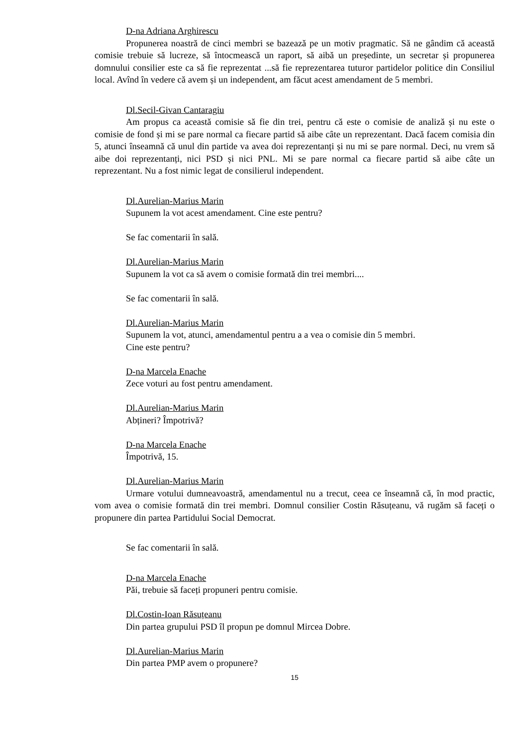D-na Adriana Arghirescu
Propunerea noastră de cinci membri se bazează pe un motiv pragmatic. Să ne gândim că această comisie trebuie să lucreze, să întocmească un raport, să aibă un președinte, un secretar și propunerea domnului consilier este ca să fie reprezentat ...să fie reprezentarea tuturor partidelor politice din Consiliul local. Avînd în vedere că avem și un independent, am făcut acest amendament de 5 membri.
Dl.Secil-Givan Cantaragiu
Am propus ca această comisie să fie din trei, pentru că este o comisie de analiză și nu este o comisie de fond și mi se pare normal ca fiecare partid să aibe câte un reprezentant. Dacă facem comisia din 5, atunci înseamnă că unul din partide va avea doi reprezentanți și nu mi se pare normal. Deci, nu vrem să aibe doi reprezentanți, nici PSD și nici PNL. Mi se pare normal ca fiecare partid să aibe câte un reprezentant. Nu a fost nimic legat de consilierul independent.
Dl.Aurelian-Marius Marin
Supunem la vot acest amendament. Cine este pentru?
Se fac comentarii în sală.
Dl.Aurelian-Marius Marin
Supunem la vot ca să avem o comisie formată din trei membri....
Se fac comentarii în sală.
Dl.Aurelian-Marius Marin
Supunem la vot, atunci, amendamentul pentru a a vea o comisie din 5 membri.
Cine este pentru?
D-na Marcela Enache
Zece voturi au fost pentru amendament.
Dl.Aurelian-Marius Marin
Abțineri? Împotrivă?
D-na Marcela Enache
Împotrivă, 15.
Dl.Aurelian-Marius Marin
Urmare votului dumneavoastră, amendamentul nu a trecut, ceea ce înseamnă că, în mod practic, vom avea o comisie formată din trei membri. Domnul consilier Costin Răsuțeanu, vă rugăm să faceți o propunere din partea Partidului Social Democrat.
Se fac comentarii în sală.
D-na Marcela Enache
Păi, trebuie să faceți propuneri pentru comisie.
Dl.Costin-Ioan Răsuțeanu
Din partea grupului PSD îl propun pe domnul Mircea Dobre.
Dl.Aurelian-Marius Marin
Din partea PMP avem o propunere?
15